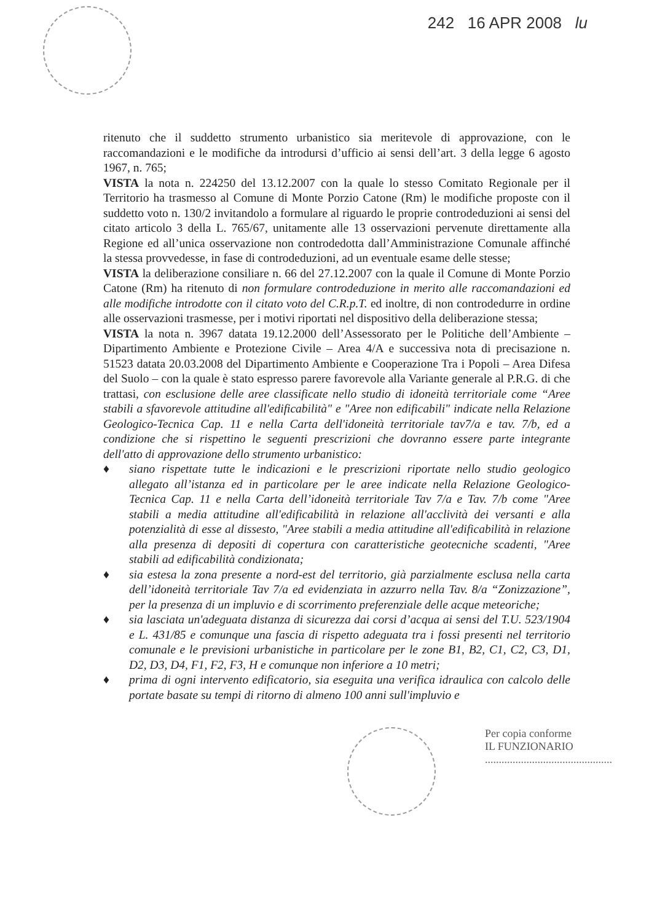242 16 APR 2008 lu
ritenuto che il suddetto strumento urbanistico sia meritevole di approvazione, con le raccomandazioni e le modifiche da introdursi d’ufficio ai sensi dell’art. 3 della legge 6 agosto 1967, n. 765;
VISTA la nota n. 224250 del 13.12.2007 con la quale lo stesso Comitato Regionale per il Territorio ha trasmesso al Comune di Monte Porzio Catone (Rm) le modifiche proposte con il suddetto voto n. 130/2 invitandolo a formulare al riguardo le proprie controdeduzioni ai sensi del citato articolo 3 della L. 765/67, unitamente alle 13 osservazioni pervenute direttamente alla Regione ed all’unica osservazione non controdedotta dall’Amministrazione Comunale affinché la stessa provvedesse, in fase di controdeduzioni, ad un eventuale esame delle stesse;
VISTA la deliberazione consiliare n. 66 del 27.12.2007 con la quale il Comune di Monte Porzio Catone (Rm) ha ritenuto di non formulare controdeduzione in merito alle raccomandazioni ed alle modifiche introdotte con il citato voto del C.R.p.T. ed inoltre, di non controdedurre in ordine alle osservazioni trasmesse, per i motivi riportati nel dispositivo della deliberazione stessa;
VISTA la nota n. 3967 datata 19.12.2000 dell’Assessorato per le Politiche dell’Ambiente – Dipartimento Ambiente e Protezione Civile – Area 4/A e successiva nota di precisazione n. 51523 datata 20.03.2008 del Dipartimento Ambiente e Cooperazione Tra i Popoli – Area Difesa del Suolo – con la quale è stato espresso parere favorevole alla Variante generale al P.R.G. di che trattasi, con esclusione delle aree classificate nello studio di idoneità territoriale come “Aree stabili a sfavorevole attitudine all'edificabilità" e "Aree non edificabili" indicate nella Relazione Geologico-Tecnica Cap. 11 e nella Carta dell'idoneità territoriale tav7/a e tav. 7/b, ed a condizione che si rispettino le seguenti prescrizioni che dovranno essere parte integrante dell'atto di approvazione dello strumento urbanistico:
♦ siano rispettate tutte le indicazioni e le prescrizioni riportate nello studio geologico allegato all’istanza ed in particolare per le aree indicate nella Relazione Geologico-Tecnica Cap. 11 e nella Carta dell’idoneità territoriale Tav 7/a e Tav. 7/b come "Aree stabili a media attitudine all'edificabilità in relazione all'acclività dei versanti e alla potenzialità di esse al dissesto, "Aree stabili a media attitudine all'edificabilità in relazione alla presenza di depositi di copertura con caratteristiche geotecniche scadenti, "Aree stabili ad edificabilità condizionata;
♦ sia estesa la zona presente a nord-est del territorio, già parzialmente esclusa nella carta dell’idoneità territoriale Tav 7/a ed evidenziata in azzurro nella Tav. 8/a “Zonizzazione”, per la presenza di un impluvio e di scorrimento preferenziale delle acque meteoriche;
♦ sia lasciata un'adeguata distanza di sicurezza dai corsi d’acqua ai sensi del T.U. 523/1904 e L. 431/85 e comunque una fascia di rispetto adeguata tra i fossi presenti nel territorio comunale e le previsioni urbanistiche in particolare per le zone B1, B2, C1, C2, C3, D1, D2, D3, D4, F1, F2, F3, H e comunque non inferiore a 10 metri;
♦ prima di ogni intervento edificatorio, sia eseguita una verifica idraulica con calcolo delle portate basate su tempi di ritorno di almeno 100 anni sull'impluvio e
Per copia conforme
IL FUNZIONARIO
..............................................